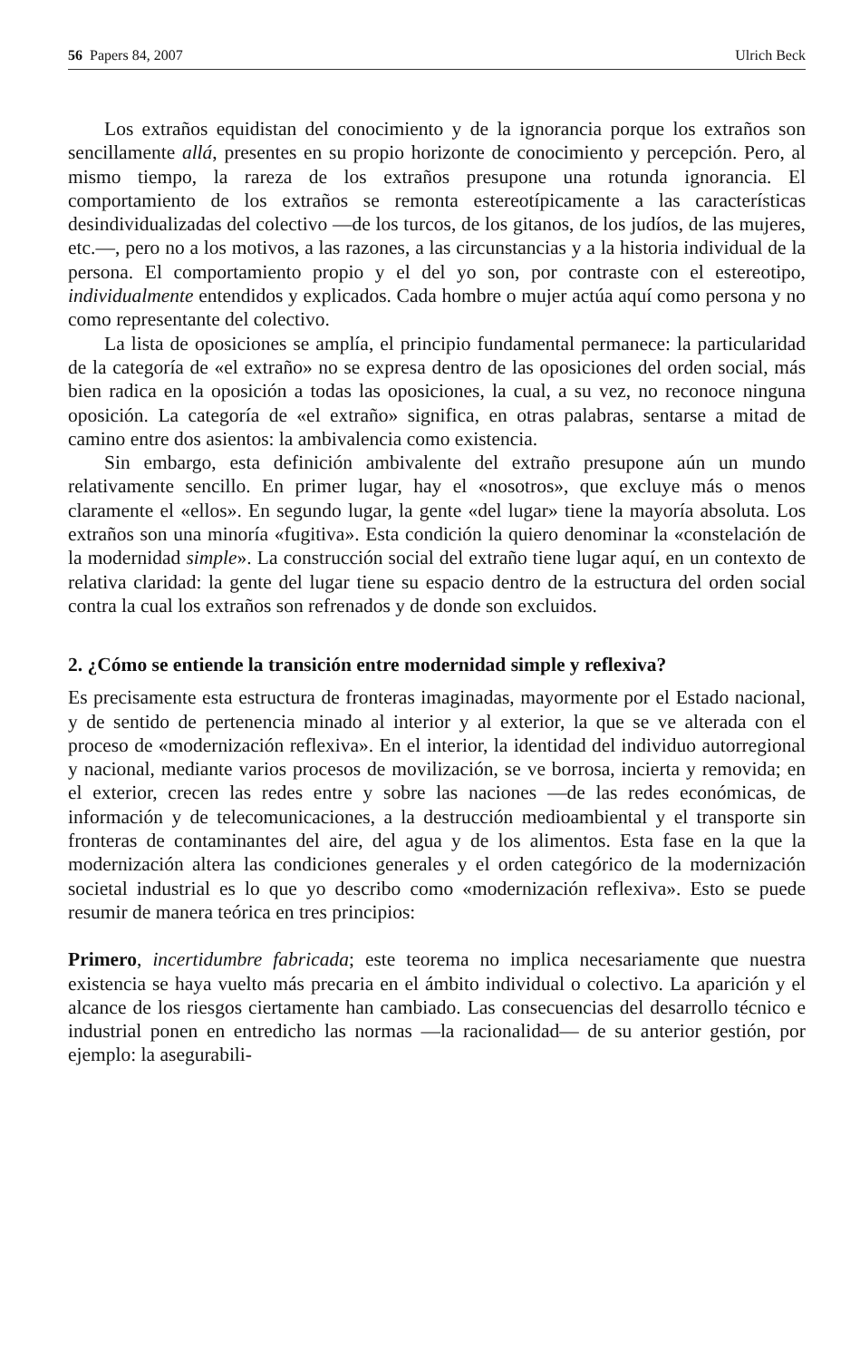56 Papers 84, 2007 Ulrich Beck
Los extraños equidistan del conocimiento y de la ignorancia porque los extraños son sencillamente allá, presentes en su propio horizonte de conocimiento y percepción. Pero, al mismo tiempo, la rareza de los extraños presupone una rotunda ignorancia. El comportamiento de los extraños se remonta estereotípicamente a las características desindividualizadas del colectivo —de los turcos, de los gitanos, de los judíos, de las mujeres, etc.—, pero no a los motivos, a las razones, a las circunstancias y a la historia individual de la persona. El comportamiento propio y el del yo son, por contraste con el estereotipo, individualmente entendidos y explicados. Cada hombre o mujer actúa aquí como persona y no como representante del colectivo.
La lista de oposiciones se amplía, el principio fundamental permanece: la particularidad de la categoría de «el extraño» no se expresa dentro de las oposiciones del orden social, más bien radica en la oposición a todas las oposiciones, la cual, a su vez, no reconoce ninguna oposición. La categoría de «el extraño» significa, en otras palabras, sentarse a mitad de camino entre dos asientos: la ambivalencia como existencia.
Sin embargo, esta definición ambivalente del extraño presupone aún un mundo relativamente sencillo. En primer lugar, hay el «nosotros», que excluye más o menos claramente el «ellos». En segundo lugar, la gente «del lugar» tiene la mayoría absoluta. Los extraños son una minoría «fugitiva». Esta condición la quiero denominar la «constelación de la modernidad simple». La construcción social del extraño tiene lugar aquí, en un contexto de relativa claridad: la gente del lugar tiene su espacio dentro de la estructura del orden social contra la cual los extraños son refrenados y de donde son excluidos.
2. ¿Cómo se entiende la transición entre modernidad simple y reflexiva?
Es precisamente esta estructura de fronteras imaginadas, mayormente por el Estado nacional, y de sentido de pertenencia minado al interior y al exterior, la que se ve alterada con el proceso de «modernización reflexiva». En el interior, la identidad del individuo autorregional y nacional, mediante varios procesos de movilización, se ve borrosa, incierta y removida; en el exterior, crecen las redes entre y sobre las naciones —de las redes económicas, de información y de telecomunicaciones, a la destrucción medioambiental y el transporte sin fronteras de contaminantes del aire, del agua y de los alimentos. Esta fase en la que la modernización altera las condiciones generales y el orden categórico de la modernización societal industrial es lo que yo describo como «modernización reflexiva». Esto se puede resumir de manera teórica en tres principios:
Primero, incertidumbre fabricada; este teorema no implica necesariamente que nuestra existencia se haya vuelto más precaria en el ámbito individual o colectivo. La aparición y el alcance de los riesgos ciertamente han cambiado. Las consecuencias del desarrollo técnico e industrial ponen en entredicho las normas —la racionalidad— de su anterior gestión, por ejemplo: la asegurabili-